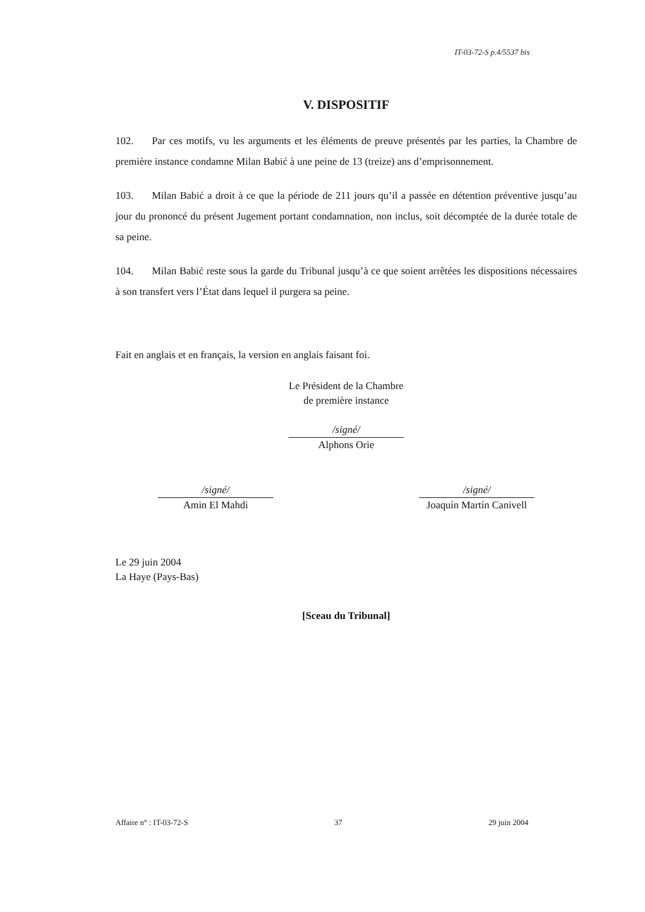IT-03-72-S p.4/5537 bis
V. DISPOSITIF
102. Par ces motifs, vu les arguments et les éléments de preuve présentés par les parties, la Chambre de première instance condamne Milan Babić à une peine de 13 (treize) ans d’emprisonnement.
103. Milan Babić a droit à ce que la période de 211 jours qu’il a passée en détention préventive jusqu’au jour du prononcé du présent Jugement portant condamnation, non inclus, soit décomptée de la durée totale de sa peine.
104. Milan Babić reste sous la garde du Tribunal jusqu’à ce que soient arrêtées les dispositions nécessaires à son transfert vers l’État dans lequel il purgera sa peine.
Fait en anglais et en français, la version en anglais faisant foi.
Le Président de la Chambre
de première instance
/signé/
Alphons Orie
/signé/
Amin El Mahdi
/signé/
Joaquín Martín Canivell
Le 29 juin 2004
La Haye (Pays-Bas)
[Sceau du Tribunal]
Affaire n° : IT-03-72-S 37 29 juin 2004